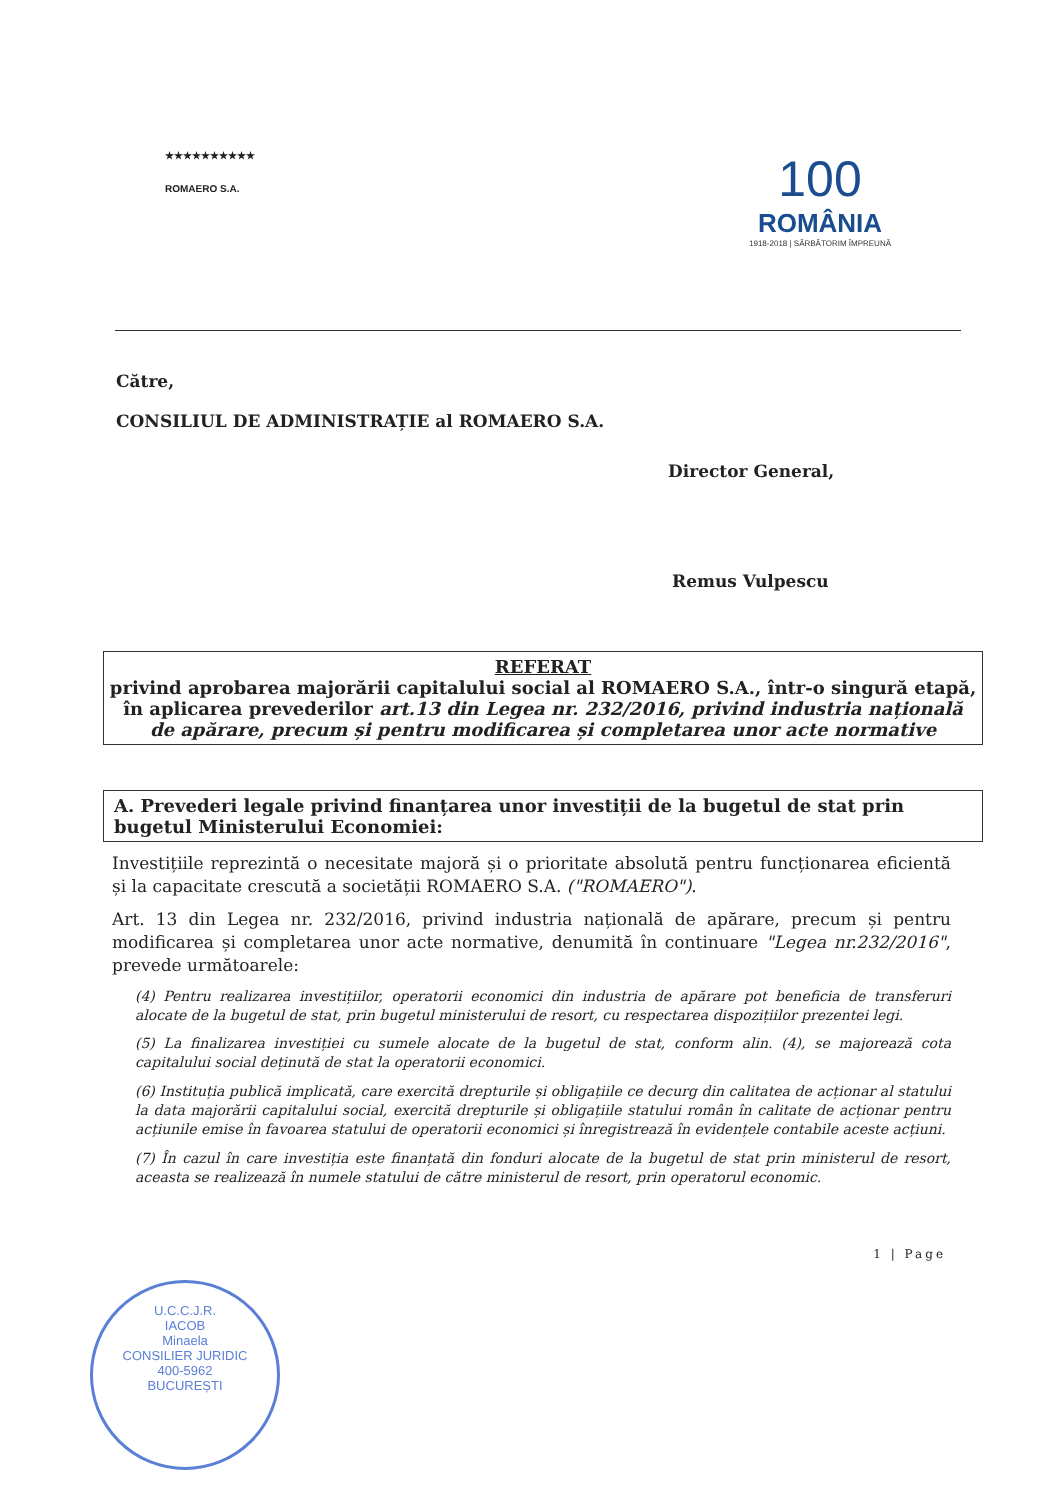★★★★★★★★★★
ROMAERO S.A.
100
ROMÂNIA
1918-2018 | SĂRBĂTORIM ÎMPREUNĂ
Către,
CONSILIUL DE ADMINISTRAȚIE al ROMAERO S.A.
Director General,
Remus Vulpescu
REFERAT
privind aprobarea majorării capitalului social al ROMAERO S.A., într-o singură etapă, în aplicarea prevederilor art.13 din Legea nr. 232/2016, privind industria națională de apărare, precum și pentru modificarea și completarea unor acte normative
A. Prevederi legale privind finanțarea unor investiții de la bugetul de stat prin bugetul Ministerului Economiei:
Investițiile reprezintă o necesitate majoră și o prioritate absolută pentru funcționarea eficientă și la capacitate crescută a societății ROMAERO S.A. ("ROMAERO").
Art. 13 din Legea nr. 232/2016, privind industria națională de apărare, precum și pentru modificarea și completarea unor acte normative, denumită în continuare "Legea nr.232/2016", prevede următoarele:
(4) Pentru realizarea investițiilor, operatorii economici din industria de apărare pot beneficia de transferuri alocate de la bugetul de stat, prin bugetul ministerului de resort, cu respectarea dispozițiilor prezentei legi.
(5) La finalizarea investiției cu sumele alocate de la bugetul de stat, conform alin. (4), se majorează cota capitalului social deținută de stat la operatorii economici.
(6) Instituția publică implicată, care exercită drepturile și obligațiile ce decurg din calitatea de acționar al statului la data majorării capitalului social, exercită drepturile și obligațiile statului român în calitate de acționar pentru acțiunile emise în favoarea statului de operatorii economici și înregistrează în evidențele contabile aceste acțiuni.
(7) În cazul în care investiția este finanțată din fonduri alocate de la bugetul de stat prin ministerul de resort, aceasta se realizează în numele statului de către ministerul de resort, prin operatorul economic.
1 | Page
U.C.C.J.R.
IACOB
Minaela
CONSILIER JURIDIC
400-5962
BUCUREȘTI